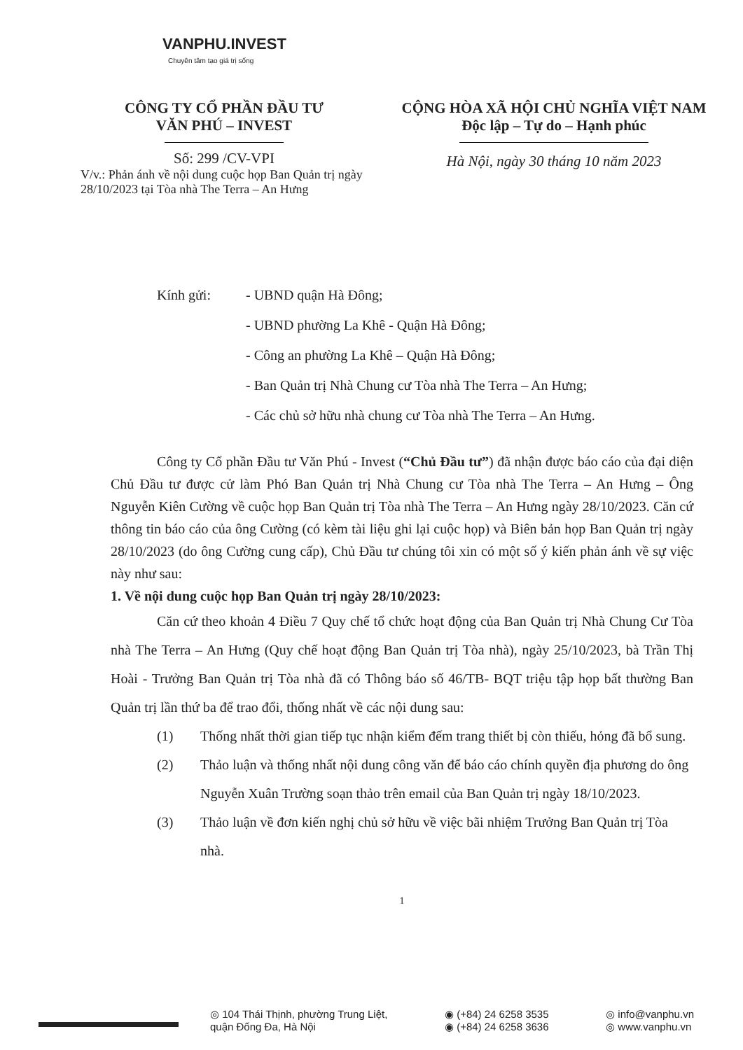VANPHU.INVEST
Chuyên tâm tạo giá trị sống
CÔNG TY CỔ PHẦN ĐẦU TƯ
VĂN PHÚ – INVEST
Số: 299 /CV-VPI
V/v.: Phản ánh về nội dung cuộc họp Ban Quản trị ngày 28/10/2023 tại Tòa nhà The Terra – An Hưng
CỘNG HÒA XÃ HỘI CHỦ NGHĨA VIỆT NAM
Độc lập – Tự do – Hạnh phúc
Hà Nội, ngày 30 tháng 10 năm 2023
Kính gửi: - UBND quận Hà Đông;
- UBND phường La Khê - Quận Hà Đông;
- Công an phường La Khê – Quận Hà Đông;
- Ban Quản trị Nhà Chung cư Tòa nhà The Terra – An Hưng;
- Các chủ sở hữu nhà chung cư Tòa nhà The Terra – An Hưng.
Công ty Cổ phần Đầu tư Văn Phú - Invest (“Chủ Đầu tư”) đã nhận được báo cáo của đại diện Chủ Đầu tư được cử làm Phó Ban Quản trị Nhà Chung cư Tòa nhà The Terra – An Hưng – Ông Nguyễn Kiên Cường về cuộc họp Ban Quản trị Tòa nhà The Terra – An Hưng ngày 28/10/2023. Căn cứ thông tin báo cáo của ông Cường (có kèm tài liệu ghi lại cuộc họp) và Biên bản họp Ban Quản trị ngày 28/10/2023 (do ông Cường cung cấp), Chủ Đầu tư chúng tôi xin có một số ý kiến phản ánh về sự việc này như sau:
1. Về nội dung cuộc họp Ban Quản trị ngày 28/10/2023:
Căn cứ theo khoản 4 Điều 7 Quy chế tổ chức hoạt động của Ban Quản trị Nhà Chung Cư Tòa nhà The Terra – An Hưng (Quy chế hoạt động Ban Quản trị Tòa nhà), ngày 25/10/2023, bà Trần Thị Hoài - Trưởng Ban Quản trị Tòa nhà đã có Thông báo số 46/TB- BQT triệu tập họp bất thường Ban Quản trị lần thứ ba để trao đổi, thống nhất về các nội dung sau:
(1) Thống nhất thời gian tiếp tục nhận kiểm đếm trang thiết bị còn thiếu, hỏng đã bổ sung.
(2) Thảo luận và thống nhất nội dung công văn để báo cáo chính quyền địa phương do ông Nguyễn Xuân Trường soạn thảo trên email của Ban Quản trị ngày 18/10/2023.
(3) Thảo luận về đơn kiến nghị chủ sở hữu về việc bãi nhiệm Trưởng Ban Quản trị Tòa nhà.
1
◎ 104 Thái Thịnh, phường Trung Liệt,
quận Đống Đa, Hà Nội
◉ (+84) 24 6258 3535
◉ (+84) 24 6258 3636
◎ info@vanphu.vn
◎ www.vanphu.vn